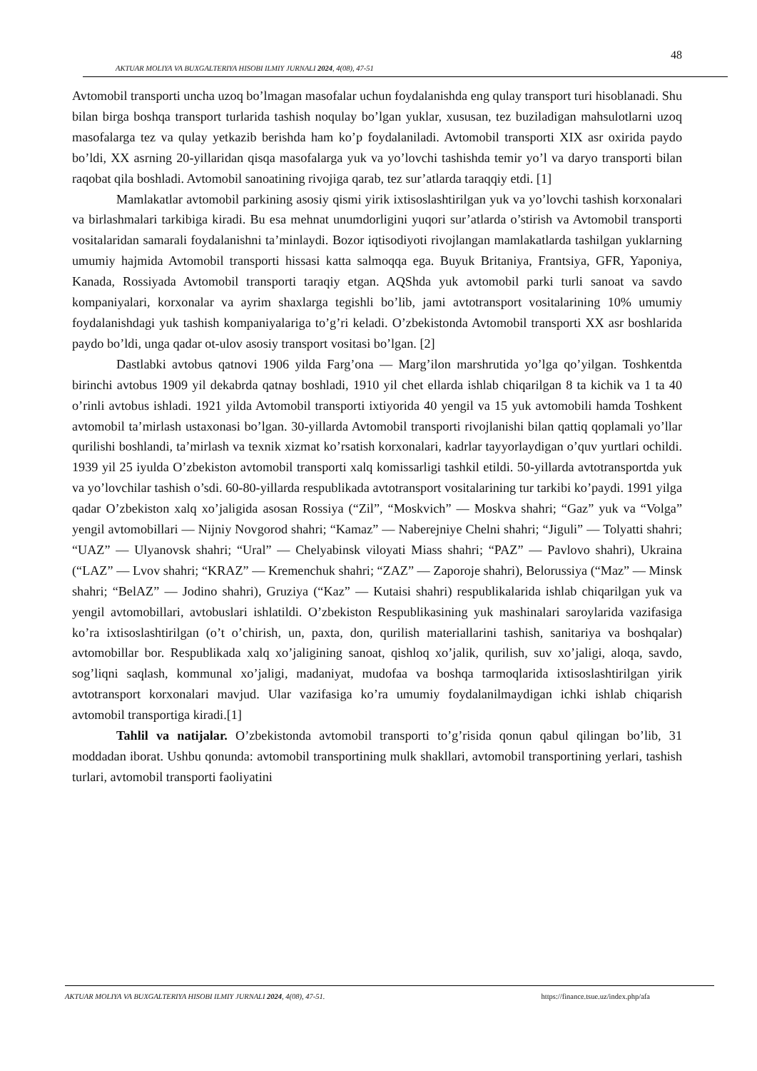48
AKTUAR MOLIYA VA BUXGALTERIYA HISOBI ILMIY JURNALI 2024, 4(08), 47-51
Avtomobil transporti uncha uzoq bo’lmagan masofalar uchun foydalanishda eng qulay transport turi hisoblanadi. Shu bilan birga boshqa transport turlarida tashish noqulay bo’lgan yuklar, xususan, tez buziladigan mahsulotlarni uzoq masofalarga tez va qulay yetkazib berishda ham ko’p foydalaniladi. Avtomobil transporti XIX asr oxirida paydo bo’ldi, XX asrning 20-yillaridan qisqa masofalarga yuk va yo’lovchi tashishda temir yo’l va daryo transporti bilan raqobat qila boshladi. Avtomobil sanoatining rivojiga qarab, tez sur’atlarda taraqqiy etdi. [1]
Mamlakatlar avtomobil parkining asosiy qismi yirik ixtisoslashtirilgan yuk va yo’lovchi tashish korxonalari va birlashmalari tarkibiga kiradi. Bu esa mehnat unumdorligini yuqori sur’atlarda o’stirish va Avtomobil transporti vositalaridan samarali foydalanishni ta’minlaydi. Bozor iqtisodiyoti rivojlangan mamlakatlarda tashilgan yuklarning umumiy hajmida Avtomobil transporti hissasi katta salmoqqa ega. Buyuk Britaniya, Frantsiya, GFR, Yaponiya, Kanada, Rossiyada Avtomobil transporti taraqiy etgan. AQShda yuk avtomobil parki turli sanoat va savdo kompaniyalari, korxonalar va ayrim shaxlarga tegishli bo’lib, jami avtotransport vositalarining 10% umumiy foydalanishdagi yuk tashish kompaniyalariga to’g’ri keladi. O’zbekistonda Avtomobil transporti XX asr boshlarida paydo bo’ldi, unga qadar ot-ulov asosiy transport vositasi bo’lgan. [2]
Dastlabki avtobus qatnovi 1906 yilda Farg’ona — Marg’ilon marshrutida yo’lga qo’yilgan. Toshkentda birinchi avtobus 1909 yil dekabrda qatnay boshladi, 1910 yil chet ellarda ishlab chiqarilgan 8 ta kichik va 1 ta 40 o’rinli avtobus ishladi. 1921 yilda Avtomobil transporti ixtiyorida 40 yengil va 15 yuk avtomobili hamda Toshkent avtomobil ta’mirlash ustaxonasi bo’lgan. 30-yillarda Avtomobil transporti rivojlanishi bilan qattiq qoplamali yo’llar qurilishi boshlandi, ta’mirlash va texnik xizmat ko’rsatish korxonalari, kadrlar tayyorlaydigan o’quv yurtlari ochildi. 1939 yil 25 iyulda O’zbekiston avtomobil transporti xalq komissarligi tashkil etildi. 50-yillarda avtotransportda yuk va yo’lovchilar tashish o’sdi. 60-80-yillarda respublikada avtotransport vositalarining tur tarkibi ko’paydi. 1991 yilga qadar O’zbekiston xalq xo’jaligida asosan Rossiya (“Zil”, “Moskvich” — Moskva shahri; “Gaz” yuk va “Volga” yengil avtomobillari — Nijniy Novgorod shahri; “Kamaz” — Naberejniye Chelni shahri; “Jiguli” — Tolyatti shahri; “UAZ” — Ulyanovsk shahri; “Ural” — Chelyabinsk viloyati Miass shahri; “PAZ” — Pavlovo shahri), Ukraina (“LAZ” — Lvov shahri; “KRAZ” — Kremenchuk shahri; “ZAZ” — Zaporoje shahri), Belorussiya (“Maz” — Minsk shahri; “BelAZ” — Jodino shahri), Gruziya (“Kaz” — Kutaisi shahri) respublikalarida ishlab chiqarilgan yuk va yengil avtomobillari, avtobuslari ishlatildi. O’zbekiston Respublikasining yuk mashinalari saroylarida vazifasiga ko’ra ixtisoslashtirilgan (o’t o’chirish, un, paxta, don, qurilish materiallarini tashish, sanitariya va boshqalar) avtomobillar bor. Respublikada xalq xo’jaligining sanoat, qishloq xo’jalik, qurilish, suv xo’jaligi, aloqa, savdo, sog’liqni saqlash, kommunal xo’jaligi, madaniyat, mudofaa va boshqa tarmoqlarida ixtisoslashtirilgan yirik avtotransport korxonalari mavjud. Ular vazifasiga ko’ra umumiy foydalanilmaydigan ichki ishlab chiqarish avtomobil transportiga kiradi.[1]
Tahlil va natijalar. O’zbekistonda avtomobil transporti to’g’risida qonun qabul qilingan bo’lib, 31 moddadan iborat. Ushbu qonunda: avtomobil transportining mulk shakllari, avtomobil transportining yerlari, tashish turlari, avtomobil transporti faoliyatini
AKTUAR MOLIYA VA BUXGALTERIYA HISOBI ILMIY JURNALI 2024, 4(08), 47-51. https://finance.tsue.uz/index.php/afa